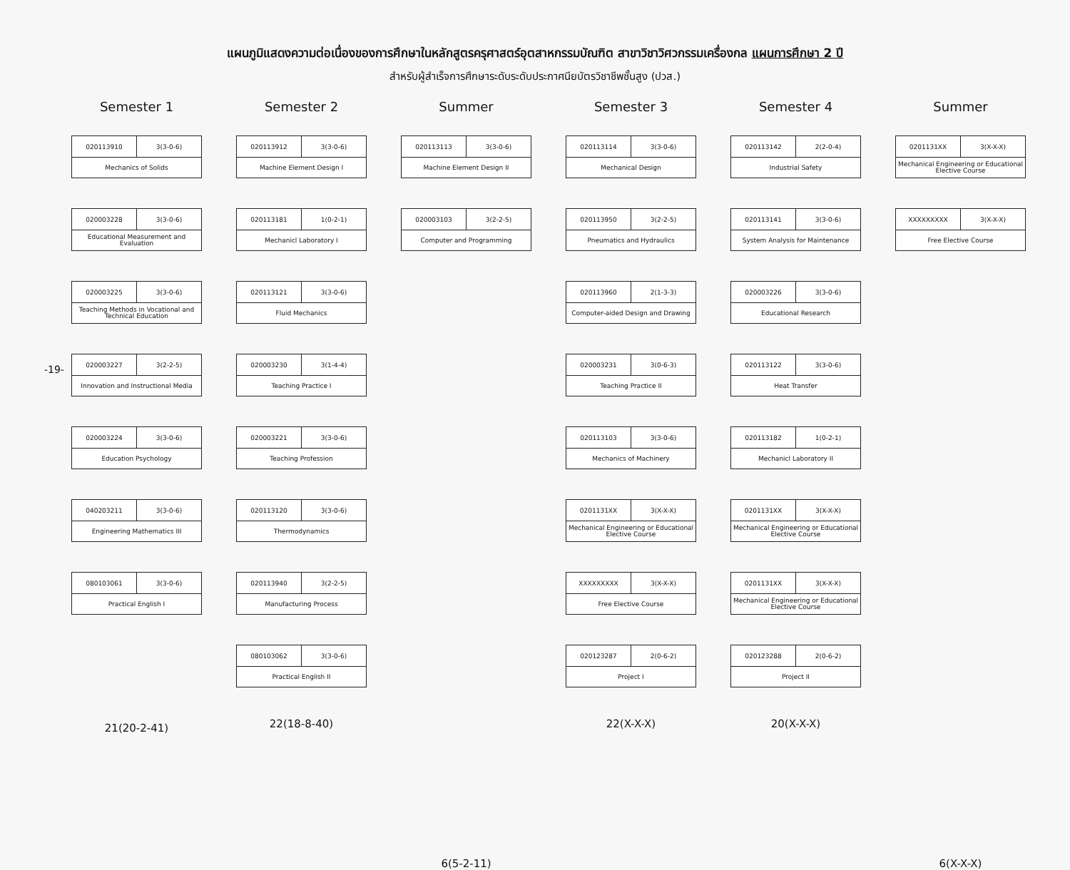แผนภูมิแสดงความต่อเนื่องของการศึกษาในหลักสูตรครุศาสตร์อุตสาหกรรมบัณฑิต สาขาวิชาวิศวกรรมเครื่องกล แผนการศึกษา 2 ปี
สำหรับผู้สำเร็จการศึกษาระดับระดับประกาศนียบัตรวิชาชีพชั้นสูง (ปวส.)
-19-
Semester 1
020113910 3(3-0-6)
Mechanics of Solids
020003228 3(3-0-6)
Educational Measurement and Evaluation
020003225 3(3-0-6)
Teaching Methods in Vocational and Technical Education
020003227 3(2-2-5)
Innovation and Instructional Media
020003224 3(3-0-6)
Education Psychology
040203211 3(3-0-6)
Engineering Mathematics III
080103061 3(3-0-6)
Practical English I
21(20-2-41)
Semester 2
020113912 3(3-0-6)
Machine Element Design I
020113181 1(0-2-1)
Mechanicl Laboratory I
020113121 3(3-0-6)
Fluid Mechanics
020003230 3(1-4-4)
Teaching Practice I
020003221 3(3-0-6)
Teaching Profession
020113120 3(3-0-6)
Thermodynamics
020113940 3(2-2-5)
Manufacturing Process
080103062 3(3-0-6)
Practical English II
22(18-8-40)
Summer
020113113 3(3-0-6)
Machine Element Design II
020003103 3(2-2-5)
Computer and Programming
6(5-2-11)
Semester 3
020113114 3(3-0-6)
Mechanical Design
020113950 3(2-2-5)
Pneumatics and Hydraulics
020113960 2(1-3-3)
Computer-aided Design and Drawing
020003231 3(0-6-3)
Teaching Practice II
020113103 3(3-0-6)
Mechanics of Machinery
0201131XX 3(X-X-X)
Mechanical Engineering or Educational Elective Course
XXXXXXXXX 3(X-X-X)
Free Elective Course
020123287 2(0-6-2)
Project I
22(X-X-X)
Semester 4
020113142 2(2-0-4)
Industrial Safety
020113141 3(3-0-6)
System Analysis for Maintenance
020003226 3(3-0-6)
Educational Research
020113122 3(3-0-6)
Heat Transfer
020113182 1(0-2-1)
Mechanicl Laboratory II
0201131XX 3(X-X-X)
Mechanical Engineering or Educational Elective Course
0201131XX 3(X-X-X)
Mechanical Engineering or Educational Elective Course
020123288 2(0-6-2)
Project II
20(X-X-X)
Summer
0201131XX 3(X-X-X)
Mechanical Engineering or Educational Elective Course
XXXXXXXXX 3(X-X-X)
Free Elective Course
6(X-X-X)